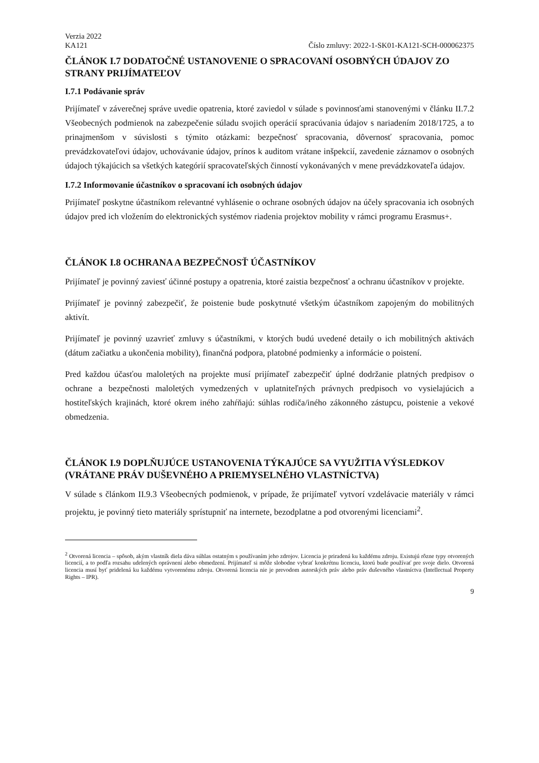Verzia 2022
KA121 Číslo zmluvy: 2022-1-SK01-KA121-SCH-000062375
ČLÁNOK I.7 DODATOČNÉ USTANOVENIE O SPRACOVANÍ OSOBNÝCH ÚDAJOV ZO STRANY PRIJÍMATEĽOV
I.7.1 Podávanie správ
Prijímateľ v záverečnej správe uvedie opatrenia, ktoré zaviedol v súlade s povinnosťami stanovenými v článku II.7.2 Všeobecných podmienok na zabezpečenie súladu svojich operácií spracúvania údajov s nariadením 2018/1725, a to prinajmenšom v súvislosti s týmito otázkami: bezpečnosť spracovania, dôvernosť spracovania, pomoc prevádzkovateľovi údajov, uchovávanie údajov, prínos k auditom vrátane inšpekcií, zavedenie záznamov o osobných údajoch týkajúcich sa všetkých kategórií spracovateľských činností vykonávaných v mene prevádzkovateľa údajov.
I.7.2 Informovanie účastníkov o spracovaní ich osobných údajov
Prijímateľ poskytne účastníkom relevantné vyhlásenie o ochrane osobných údajov na účely spracovania ich osobných údajov pred ich vložením do elektronických systémov riadenia projektov mobility v rámci programu Erasmus+.
ČLÁNOK I.8 OCHRANA A BEZPEČNOSŤ ÚČASTNÍKOV
Prijímateľ je povinný zaviesť účinné postupy a opatrenia, ktoré zaistia bezpečnosť a ochranu účastníkov v projekte.
Prijímateľ je povinný zabezpečiť, že poistenie bude poskytnuté všetkým účastníkom zapojeným do mobilitných aktivít.
Prijímateľ je povinný uzavrieť zmluvy s účastníkmi, v ktorých budú uvedené detaily o ich mobilitných aktivách (dátum začiatku a ukončenia mobility), finančná podpora, platobné podmienky a informácie o poistení.
Pred každou účasťou maloletých na projekte musí prijímateľ zabezpečiť úplné dodržanie platných predpisov o ochrane a bezpečnosti maloletých vymedzených v uplatniteľných právnych predpisoch vo vysielajúcich a hostiteľských krajinách, ktoré okrem iného zahŕňajú: súhlas rodiča/iného zákonného zástupcu, poistenie a vekové obmedzenia.
ČLÁNOK I.9 DOPLŇUJÚCE USTANOVENIA TÝKAJÚCE SA VYUŽITIA VÝSLEDKOV (VRÁTANE PRÁV DUŠEVNÉHO A PRIEMYSELNÉHO VLASTNÍCTVA)
V súlade s článkom II.9.3 Všeobecných podmienok, v prípade, že prijímateľ vytvorí vzdelávacie materiály v rámci projektu, je povinný tieto materiály sprístupniť na internete, bezodplatne a pod otvorenými licenciami<sup>2</sup>.
<sup>2</sup> Otvorená licencia – spôsob, akým vlastník diela dáva súhlas ostatným s používaním jeho zdrojov. Licencia je priradená ku každému zdroju. Existujú rôzne typy otvorených licencií, a to podľa rozsahu udelených oprávnení alebo obmedzení. Prijímateľ si môže slobodne vybrať konkrétnu licenciu, ktorú bude používať pre svoje dielo. Otvorená licencia musí byť pridelená ku každému vytvorenému zdroju. Otvorená licencia nie je prevodom autorských práv alebo práv duševného vlastníctva (Intellectual Property Rights – IPR).
9